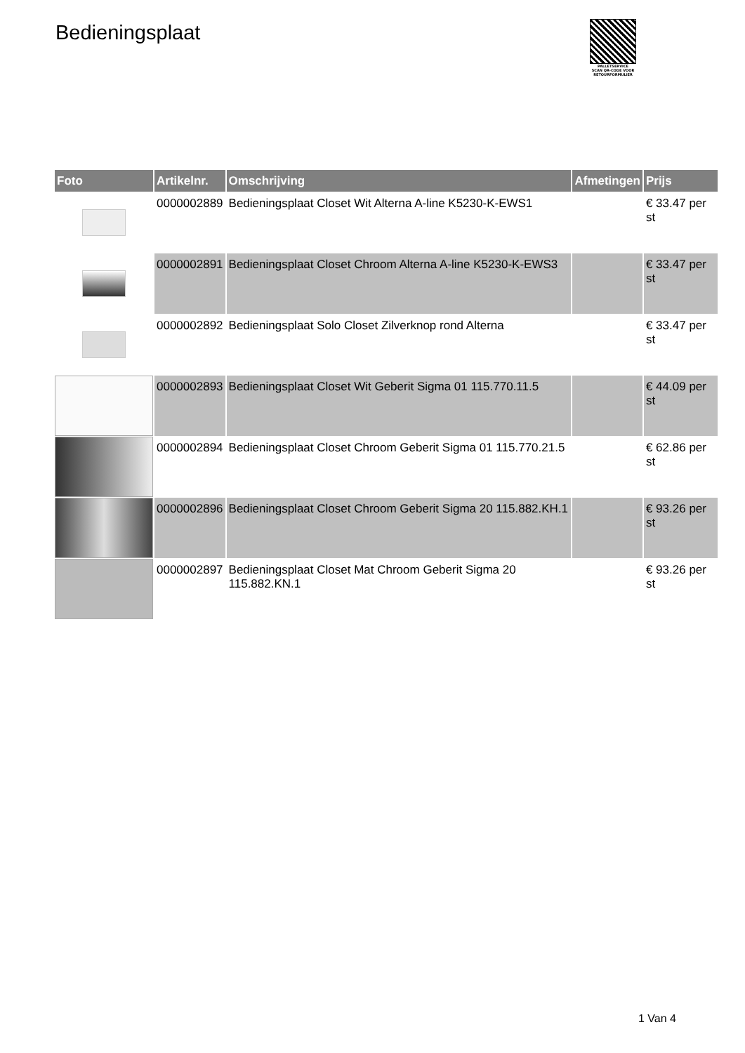Bedieningsplaat
PALLETSERVICE
SCAN QR-CODE VOOR RETOURFORMULIER
| Foto | Artikelnr. | Omschrijving | Afmetingen | Prijs |
| --- | --- | --- | --- | --- |
| | 0000002889 | Bedieningsplaat Closet Wit Alterna A-line K5230-K-EWS1 | | € 33.47 per st |
| | 0000002891 | Bedieningsplaat Closet Chroom Alterna A-line K5230-K-EWS3 | | € 33.47 per st |
| | 0000002892 | Bedieningsplaat Solo Closet Zilverknop rond Alterna | | € 33.47 per st |
| | 0000002893 | Bedieningsplaat Closet Wit Geberit Sigma 01 115.770.11.5 | | € 44.09 per st |
| | 0000002894 | Bedieningsplaat Closet Chroom Geberit Sigma 01 115.770.21.5 | | € 62.86 per st |
| | 0000002896 | Bedieningsplaat Closet Chroom Geberit Sigma 20 115.882.KH.1 | | € 93.26 per st |
| | 0000002897 | Bedieningsplaat Closet Mat Chroom Geberit Sigma 20 115.882.KN.1 | | € 93.26 per st |
1 Van 4